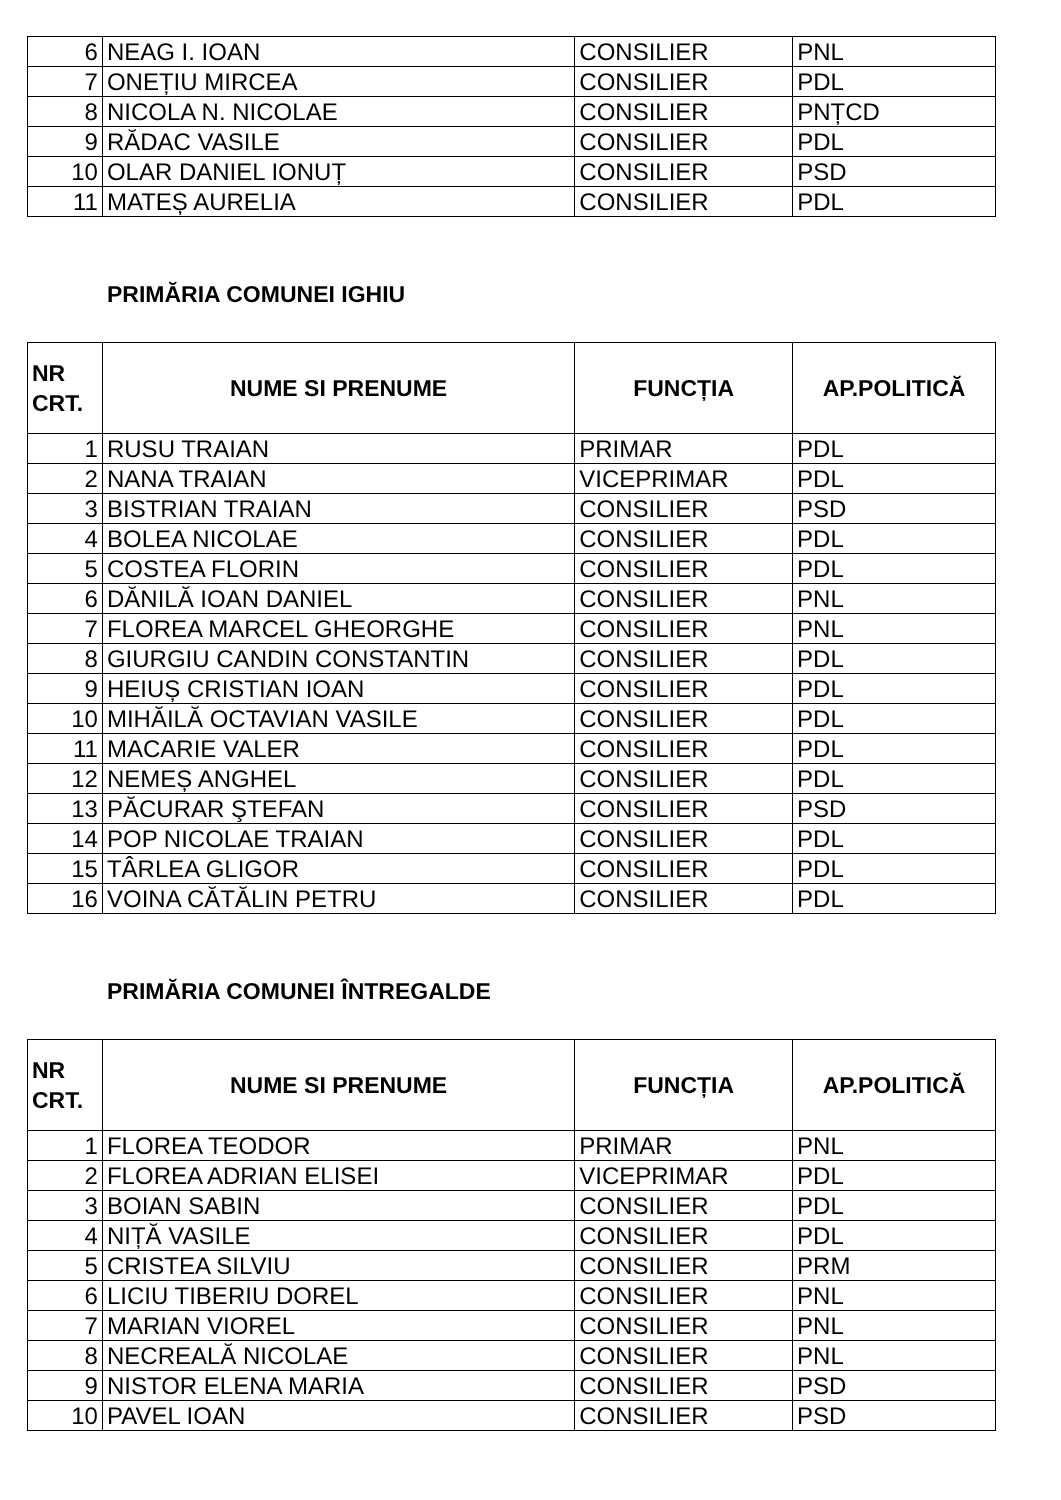| 6 | NEAG I. IOAN | CONSILIER | PNL |
| 7 | ONEȚIU MIRCEA | CONSILIER | PDL |
| 8 | NICOLA N. NICOLAE | CONSILIER | PNȚCD |
| 9 | RĂDAC VASILE | CONSILIER | PDL |
| 10 | OLAR DANIEL IONUȚ | CONSILIER | PSD |
| 11 | MATEȘ AURELIA | CONSILIER | PDL |
PRIMĂRIA COMUNEI IGHIU
| NR CRT. | NUME SI PRENUME | FUNCȚIA | AP.POLITICĂ |
| --- | --- | --- | --- |
| 1 | RUSU TRAIAN | PRIMAR | PDL |
| 2 | NANA TRAIAN | VICEPRIMAR | PDL |
| 3 | BISTRIAN TRAIAN | CONSILIER | PSD |
| 4 | BOLEA NICOLAE | CONSILIER | PDL |
| 5 | COSTEA FLORIN | CONSILIER | PDL |
| 6 | DĂNILĂ IOAN DANIEL | CONSILIER | PNL |
| 7 | FLOREA MARCEL GHEORGHE | CONSILIER | PNL |
| 8 | GIURGIU CANDIN CONSTANTIN | CONSILIER | PDL |
| 9 | HEIUȘ CRISTIAN IOAN | CONSILIER | PDL |
| 10 | MIHĂILĂ OCTAVIAN VASILE | CONSILIER | PDL |
| 11 | MACARIE VALER | CONSILIER | PDL |
| 12 | NEMEȘ ANGHEL | CONSILIER | PDL |
| 13 | PĂCURAR ŞTEFAN | CONSILIER | PSD |
| 14 | POP NICOLAE TRAIAN | CONSILIER | PDL |
| 15 | TÂRLEA GLIGOR | CONSILIER | PDL |
| 16 | VOINA CĂTĂLIN PETRU | CONSILIER | PDL |
PRIMĂRIA COMUNEI ÎNTREGALDE
| NR CRT. | NUME SI PRENUME | FUNCȚIA | AP.POLITICĂ |
| --- | --- | --- | --- |
| 1 | FLOREA TEODOR | PRIMAR | PNL |
| 2 | FLOREA ADRIAN ELISEI | VICEPRIMAR | PDL |
| 3 | BOIAN SABIN | CONSILIER | PDL |
| 4 | NIȚĂ VASILE | CONSILIER | PDL |
| 5 | CRISTEA SILVIU | CONSILIER | PRM |
| 6 | LICIU TIBERIU DOREL | CONSILIER | PNL |
| 7 | MARIAN VIOREL | CONSILIER | PNL |
| 8 | NECREALĂ NICOLAE | CONSILIER | PNL |
| 9 | NISTOR ELENA MARIA | CONSILIER | PSD |
| 10 | PAVEL IOAN | CONSILIER | PSD |